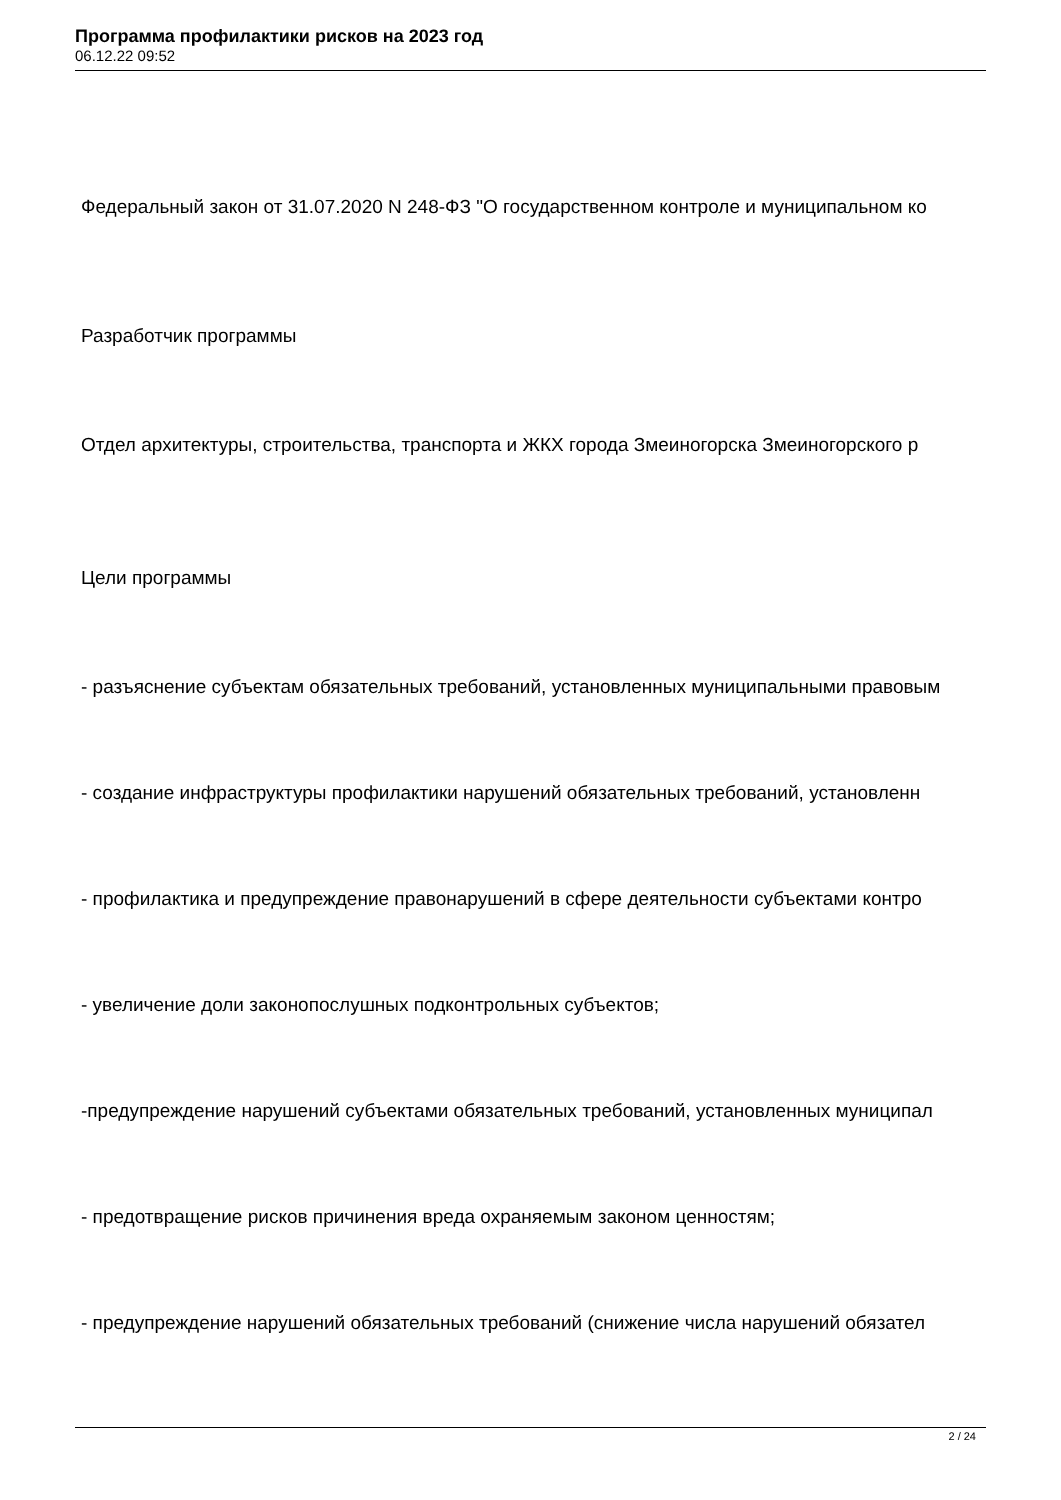Программа профилактики рисков на 2023 год
06.12.22 09:52
Федеральный закон от 31.07.2020 N 248-ФЗ "О государственном контроле и муниципальном ко
Разработчик программы
Отдел архитектуры, строительства, транспорта и ЖКХ города Змеиногорска Змеиногорского р
Цели программы
- разъяснение субъектам обязательных требований, установленных муниципальными правовым
- создание инфраструктуры профилактики нарушений обязательных требований, установленн
- профилактика и предупреждение правонарушений в сфере деятельности субъектами контро
- увеличение доли законопослушных подконтрольных субъектов;
-предупреждение нарушений субъектами обязательных требований, установленных муниципал
- предотвращение рисков причинения вреда охраняемым законом ценностям;
- предупреждение нарушений обязательных требований (снижение числа нарушений обязател
2 / 24